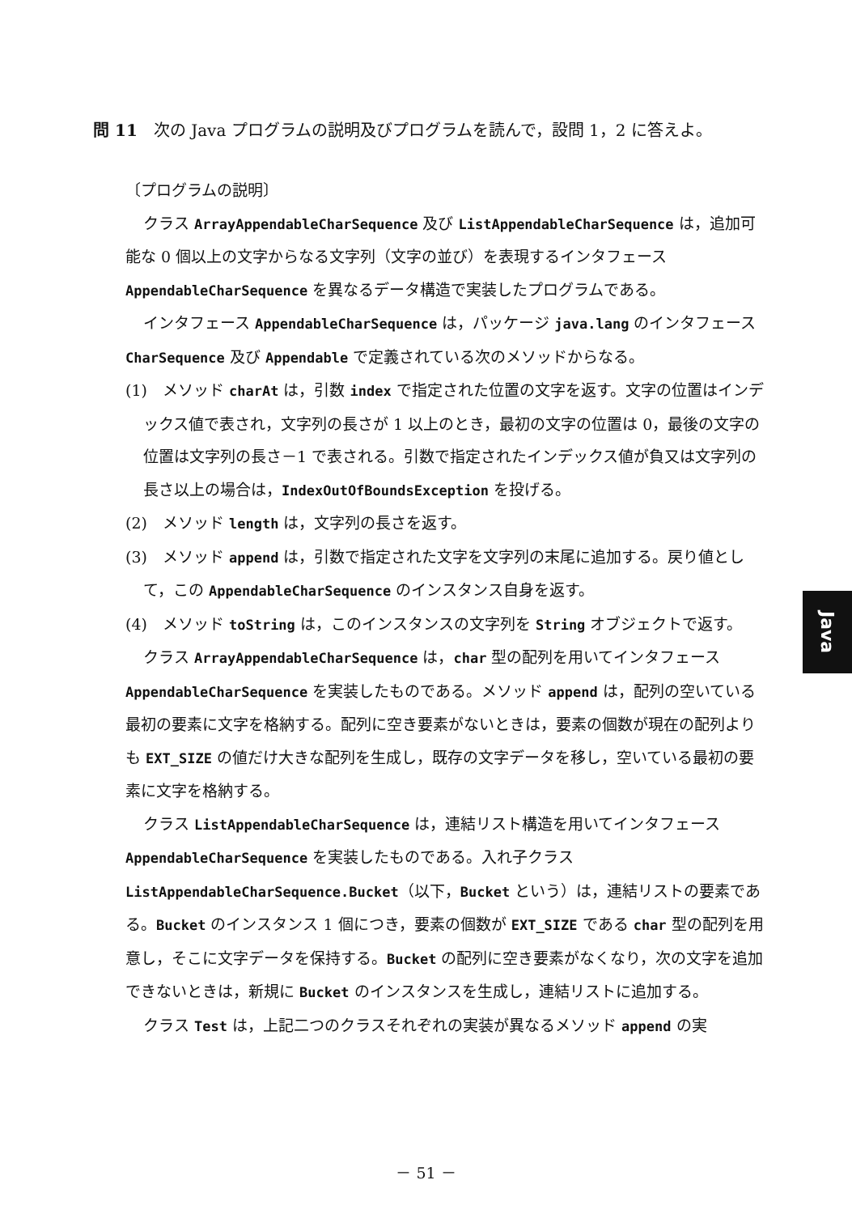問 11　次の Java プログラムの説明及びプログラムを読んで，設問 1，2 に答えよ。
〔プログラムの説明〕
クラス ArrayAppendableCharSequence 及び ListAppendableCharSequence は，追加可能な 0 個以上の文字からなる文字列（文字の並び）を表現するインタフェース AppendableCharSequence を異なるデータ構造で実装したプログラムである。
インタフェース AppendableCharSequence は，パッケージ java.lang のインタフェース CharSequence 及び Appendable で定義されている次のメソッドからなる。
(1)　メソッド charAt は，引数 index で指定された位置の文字を返す。文字の位置はインデックス値で表され，文字列の長さが 1 以上のとき，最初の文字の位置は 0，最後の文字の位置は文字列の長さ－1 で表される。引数で指定されたインデックス値が負又は文字列の長さ以上の場合は，IndexOutOfBoundsException を投げる。
(2)　メソッド length は，文字列の長さを返す。
(3)　メソッド append は，引数で指定された文字を文字列の末尾に追加する。戻り値として，この AppendableCharSequence のインスタンス自身を返す。
(4)　メソッド toString は，このインスタンスの文字列を String オブジェクトで返す。
クラス ArrayAppendableCharSequence は，char 型の配列を用いてインタフェース AppendableCharSequence を実装したものである。メソッド append は，配列の空いている最初の要素に文字を格納する。配列に空き要素がないときは，要素の個数が現在の配列よりも EXT_SIZE の値だけ大きな配列を生成し，既存の文字データを移し，空いている最初の要素に文字を格納する。
クラス ListAppendableCharSequence は，連結リスト構造を用いてインタフェース AppendableCharSequence を実装したものである。入れ子クラス ListAppendableCharSequence.Bucket（以下，Bucket という）は，連結リストの要素である。Bucket のインスタンス 1 個につき，要素の個数が EXT_SIZE である char 型の配列を用意し，そこに文字データを保持する。Bucket の配列に空き要素がなくなり，次の文字を追加できないときは，新規に Bucket のインスタンスを生成し，連結リストに追加する。
クラス Test は，上記二つのクラスそれぞれの実装が異なるメソッド append の実
Java
－ 51 －